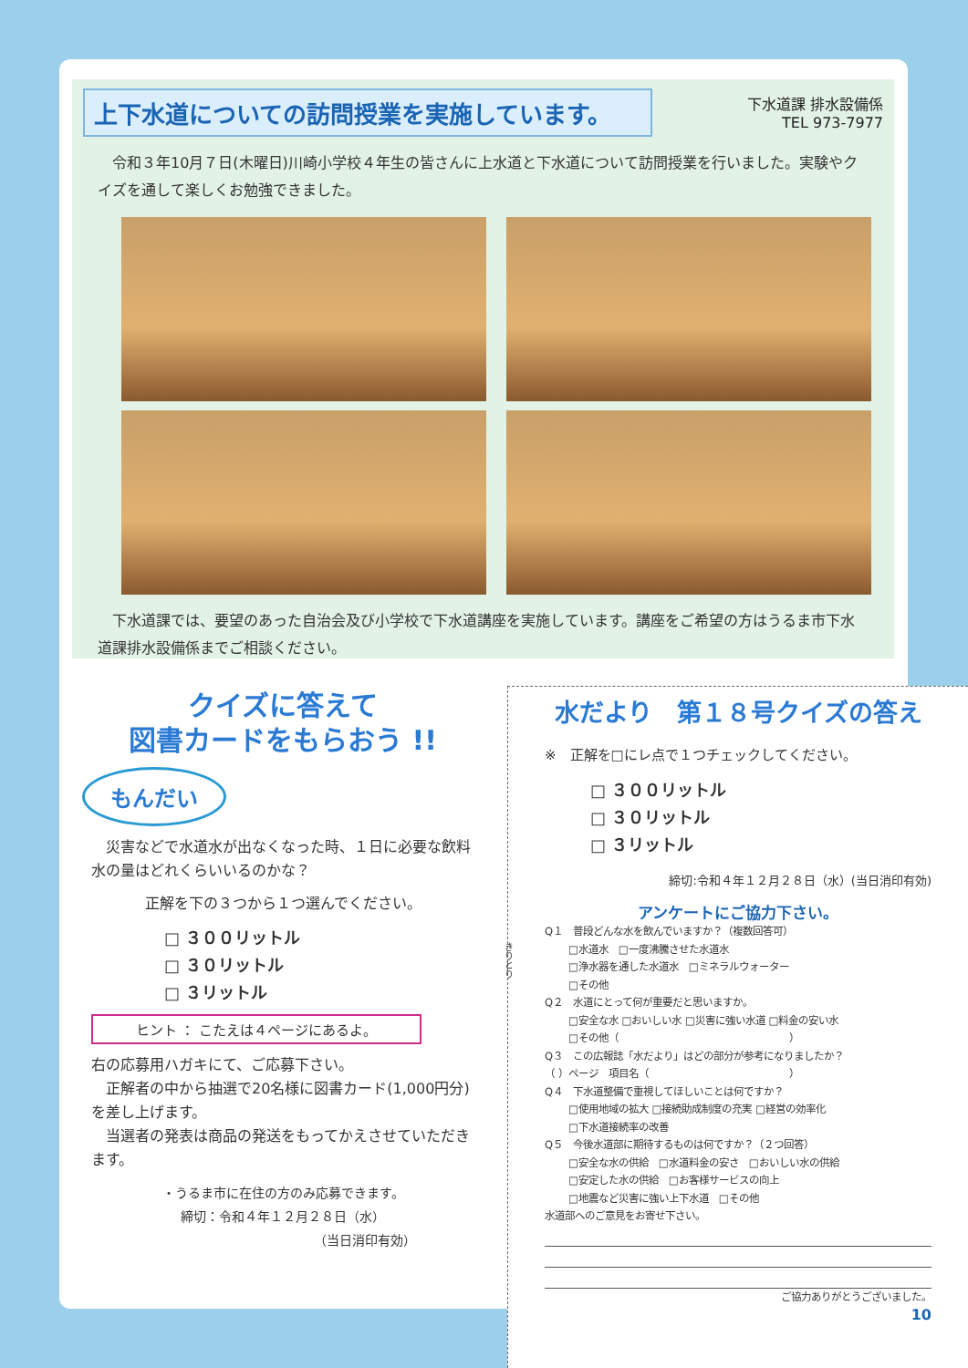下水道課 排水設備係
TEL 973-7977
上下水道についての訪問授業を実施しています。
　令和３年10月７日(木曜日)川崎小学校４年生の皆さんに上水道と下水道について訪問授業を行いました。実験やクイズを通して楽しくお勉強できました。
　下水道課では、要望のあった自治会及び小学校で下水道講座を実施しています。講座をご希望の方はうるま市下水道課排水設備係までご相談ください。
クイズに答えて
図書カードをもらおう !!
もんだい
　災害などで水道水が出なくなった時、１日に必要な飲料水の量はどれくらいいるのかな？
正解を下の３つから１つ選んでください。
□ ３００リットル
□ ３０リットル
□ ３リットル
ヒント ： こたえは４ページにあるよ。
右の応募用ハガキにて、ご応募下さい。
　正解者の中から抽選で20名様に図書カード(1,000円分)を差し上げます。
　当選者の発表は商品の発送をもってかえさせていただきます。
・うるま市に在住の方のみ応募できます。
締切：令和４年１２月２８日（水）
（当日消印有効）
きりとり
水だより　第１８号クイズの答え
※　正解を□にレ点で１つチェックしてください。
□ ３００リットル
□ ３０リットル
□ ３リットル
締切:令和４年１２月２８日（水）(当日消印有効)
アンケートにご協力下さい。
Q１　普段どんな水を飲んでいますか？（複数回答可）
□水道水　□一度沸騰させた水道水
□浄水器を通した水道水　□ミネラルウォーター
□その他
Q２　水道にとって何が重要だと思いますか。
□安全な水 □おいしい水 □災害に強い水道 □料金の安い水
□その他（　　　　　　　　　　　　　　　　　）
Q３　この広報誌「水だより」はどの部分が参考になりましたか？
（ ）ページ　項目名（　　　　　　　　　　　　　　）
Q４　下水道整備で重視してほしいことは何ですか？
□使用地域の拡大 □接続助成制度の充実 □経営の効率化
□下水道接続率の改善
Q５　今後水道部に期待するものは何ですか？（２つ回答）
□安全な水の供給　□水道料金の安さ　□おいしい水の供給
□安定した水の供給　□お客様サービスの向上
□地震など災害に強い上下水道　□その他
水道部へのご意見をお寄せ下さい。
ご協力ありがとうございました。
10